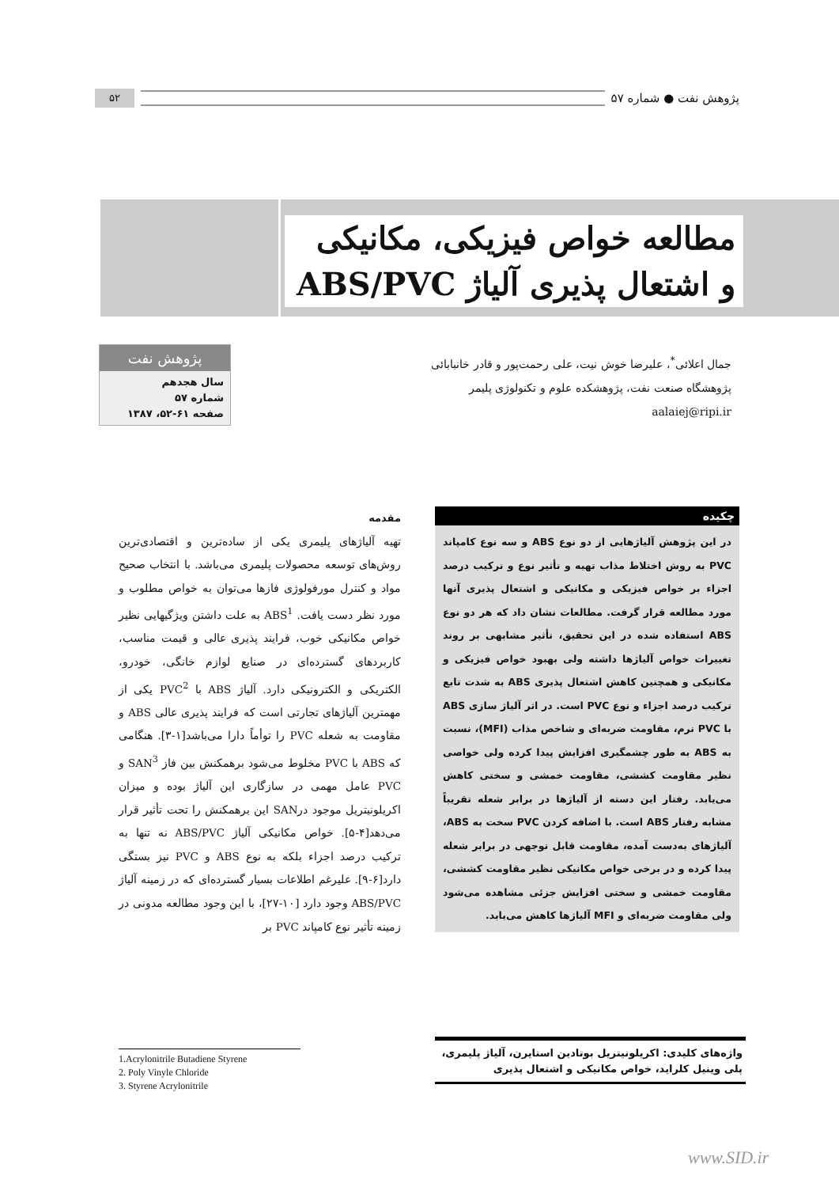پژوهش نفت ● شماره ۵۷
۵۲
مطالعه خواص فیزیکی، مکانیکی و اشتعال پذیری آلیاژ ABS/PVC
جمال اعلائی<sup>*</sup>، علیرضا خوش نیت، علی رحمت‌پور و قادر خانبابائی
پژوهشگاه صنعت نفت، پژوهشکده علوم و تکنولوژی پلیمر
aalaiej@ripi.ir
پژوهش نفت
سال هجدهم
شماره ۵۷
صفحه ۶۱-۵۲، ۱۳۸۷
چکیده
در این پژوهش آلیاژهایی از دو نوع ABS و سه نوع کامپاند PVC به روش اختلاط مذاب تهیه و تأثیر نوع و ترکیب درصد اجزاء بر خواص فیزیکی و مکانیکی و اشتعال پذیری آنها مورد مطالعه قرار گرفت. مطالعات نشان داد که هر دو نوع ABS استفاده شده در این تحقیق، تأثیر مشابهی بر روند تغییرات خواص آلیاژها داشته ولی بهبود خواص فیزیکی و مکانیکی و همچنین کاهش اشتعال پذیری ABS به شدت تابع ترکیب درصد اجزاء و نوع PVC است. در اثر آلیاژ سازی ABS با PVC نرم، مقاومت ضربه‌ای و شاخص مذاب (MFI)، نسبت به ABS به طور چشمگیری افزایش پیدا کرده ولی خواصی نظیر مقاومت کششی، مقاومت خمشی و سختی کاهش می‌یابد. رفتار این دسته از آلیاژها در برابر شعله تقریباً مشابه رفتار ABS است. با اضافه کردن PVC سخت به ABS، آلیاژهای به‌دست آمده، مقاومت قابل توجهی در برابر شعله پیدا کرده و در برخی خواص مکانیکی نظیر مقاومت کششی، مقاومت خمشی و سختی افزایش جزئی مشاهده می‌شود ولی مقاومت ضربه‌ای و MFI آلیاژها کاهش می‌یابد.
واژه‌های کلیدی: اکریلونیتریل بوتادین استایرن، آلیاژ پلیمری، پلی وینیل کلراید، خواص مکانیکی و اشتعال پذیری
مقدمه
تهیه آلیاژهای پلیمری یکی از ساده‌ترین و اقتصادی‌ترین روش‌های توسعه محصولات پلیمری می‌باشد. با انتخاب صحیح مواد و کنترل مورفولوژی فازها می‌توان به خواص مطلوب و مورد نظر دست یافت. ABS<sup>1</sup> به علت داشتن ویژگیهایی نظیر خواص مکانیکی خوب، فرایند پذیری عالی و قیمت مناسب، کاربردهای گسترده‌ای در صنایع لوازم خانگی، خودرو، الکتریکی و الکترونیکی دارد. آلیاژ ABS با PVC<sup>2</sup> یکی از مهمترین آلیاژهای تجارتی است که فرایند پذیری عالی ABS و مقاومت به شعله PVC را توأماً دارا می‌باشد[۱-۳]. هنگامی که ABS با PVC مخلوط می‌شود برهمکنش بین فاز SAN<sup>3</sup> و PVC عامل مهمی در سازگاری این آلیاژ بوده و میزان اکریلونیتریل موجود درSAN این برهمکنش را تحت تأثیر قرار می‌دهد[۴-۵]. خواص مکانیکی آلیاژ ABS/PVC نه تنها به ترکیب درصد اجزاء بلکه به نوع ABS و PVC نیز بستگی دارد[۶-۹]. علیرغم اطلاعات بسیار گسترده‌ای که در زمینه آلیاژ ABS/PVC وجود دارد [۱۰-۲۷]، با این وجود مطالعه مدونی در زمینه تأثیر نوع کامپاند PVC بر
1.Acrylonitrile Butadiene Styrene
2. Poly Vinyle Chloride
3. Styrene Acrylonitrile
www.SID.ir